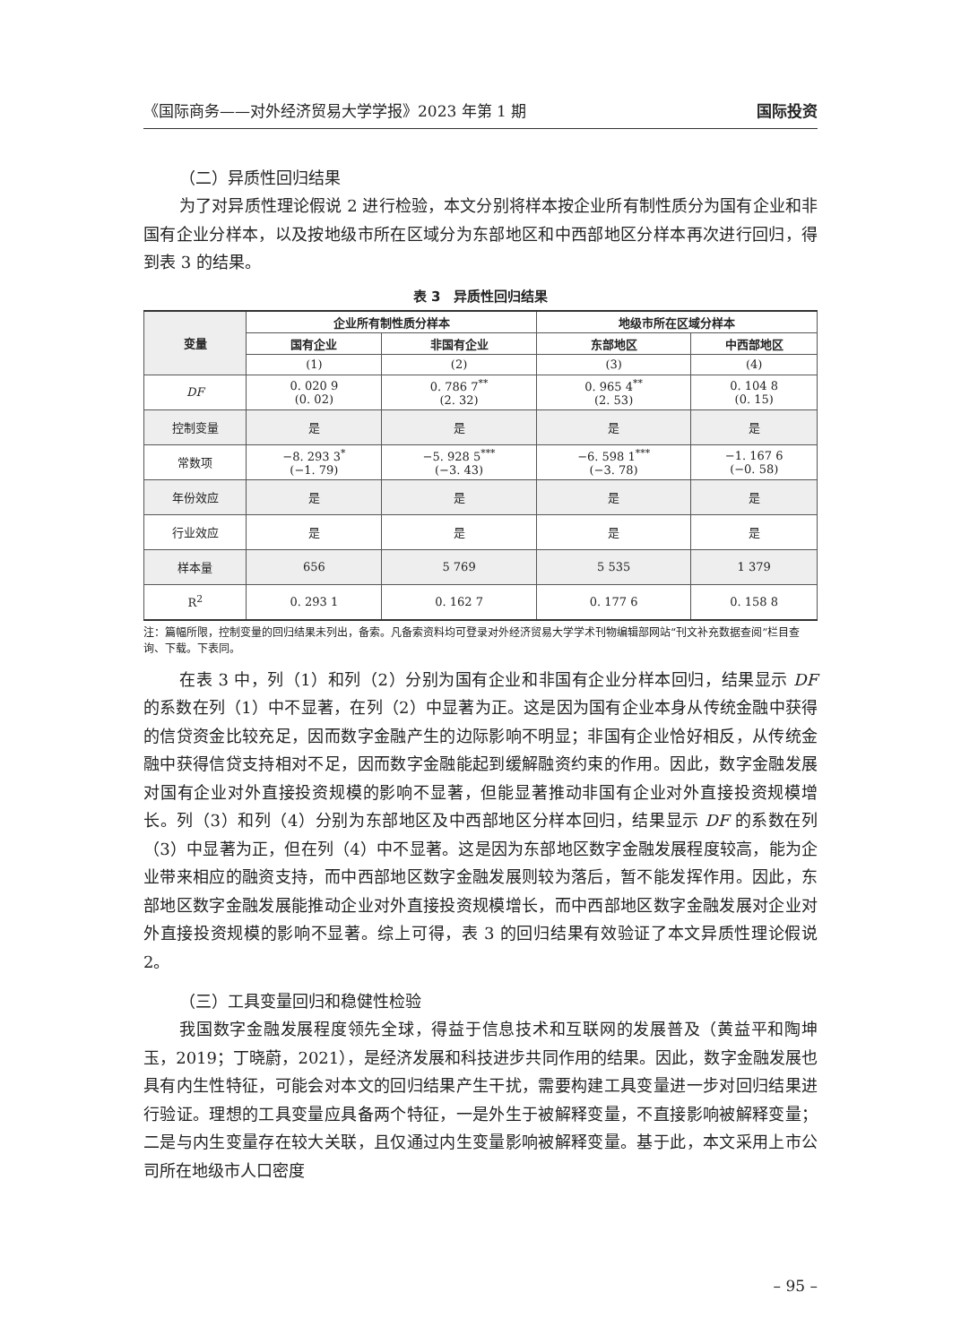《国际商务——对外经济贸易大学学报》2023 年第 1 期 国际投资
（二）异质性回归结果
为了对异质性理论假说 2 进行检验，本文分别将样本按企业所有制性质分为国有企业和非国有企业分样本，以及按地级市所在区域分为东部地区和中西部地区分样本再次进行回归，得到表 3 的结果。
表 3　异质性回归结果
| 变量 | 企业所有制性质分样本 | | 地级市所在区域分样本 | |
| --- | --- | --- | --- | --- |
| | 国有企业 | 非国有企业 | 东部地区 | 中西部地区 |
| | (1) | (2) | (3) | (4) |
| DF | 0. 020 9 (0. 02) | 0. 786 7<sup>**</sup> (2. 32) | 0. 965 4<sup>**</sup> (2. 53) | 0. 104 8 (0. 15) |
| 控制变量 | 是 | 是 | 是 | 是 |
| 常数项 | −8. 293 3<sup>*</sup> (−1. 79) | −5. 928 5<sup>***</sup> (−3. 43) | −6. 598 1<sup>***</sup> (−3. 78) | −1. 167 6 (−0. 58) |
| 年份效应 | 是 | 是 | 是 | 是 |
| 行业效应 | 是 | 是 | 是 | 是 |
| 样本量 | 656 | 5 769 | 5 535 | 1 379 |
| R<sup>2</sup> | 0. 293 1 | 0. 162 7 | 0. 177 6 | 0. 158 8 |
注：篇幅所限，控制变量的回归结果未列出，备索。凡备索资料均可登录对外经济贸易大学学术刊物编辑部网站“刊文补充数据查阅”栏目查询、下载。下表同。
在表 3 中，列（1）和列（2）分别为国有企业和非国有企业分样本回归，结果显示 DF 的系数在列（1）中不显著，在列（2）中显著为正。这是因为国有企业本身从传统金融中获得的信贷资金比较充足，因而数字金融产生的边际影响不明显；非国有企业恰好相反，从传统金融中获得信贷支持相对不足，因而数字金融能起到缓解融资约束的作用。因此，数字金融发展对国有企业对外直接投资规模的影响不显著，但能显著推动非国有企业对外直接投资规模增长。列（3）和列（4）分别为东部地区及中西部地区分样本回归，结果显示 DF 的系数在列（3）中显著为正，但在列（4）中不显著。这是因为东部地区数字金融发展程度较高，能为企业带来相应的融资支持，而中西部地区数字金融发展则较为落后，暂不能发挥作用。因此，东部地区数字金融发展能推动企业对外直接投资规模增长，而中西部地区数字金融发展对企业对外直接投资规模的影响不显著。综上可得，表 3 的回归结果有效验证了本文异质性理论假说 2。
（三）工具变量回归和稳健性检验
我国数字金融发展程度领先全球，得益于信息技术和互联网的发展普及（黄益平和陶坤玉，2019；丁晓蔚，2021），是经济发展和科技进步共同作用的结果。因此，数字金融发展也具有内生性特征，可能会对本文的回归结果产生干扰，需要构建工具变量进一步对回归结果进行验证。理想的工具变量应具备两个特征，一是外生于被解释变量，不直接影响被解释变量；二是与内生变量存在较大关联，且仅通过内生变量影响被解释变量。基于此，本文采用上市公司所在地级市人口密度
– 95 –